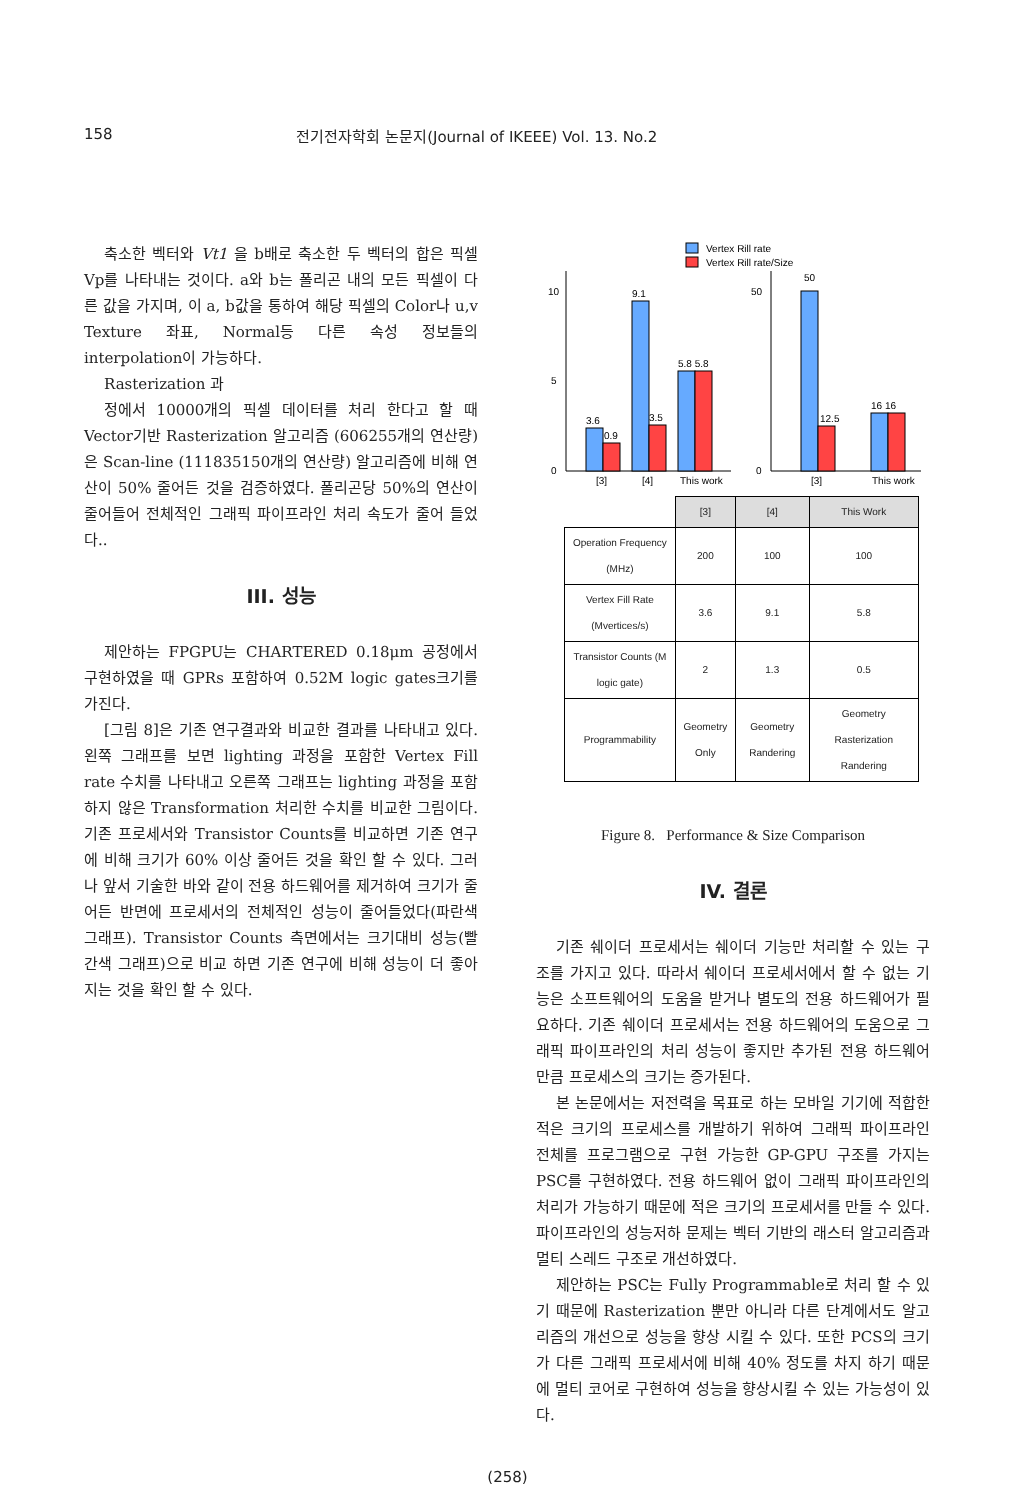158 전기전자학회 논문지(Journal of IKEEE) Vol. 13. No.2
축소한 벡터와 Vt1 을 b배로 축소한 두 벡터의 합은 픽셀 Vp를 나타내는 것이다. a와 b는 폴리곤 내의 모든 픽셀이 다른 값을 가지며, 이 a, b값을 통하여 해당 픽셀의 Color나 u,v Texture 좌표, Normal등 다른 속성 정보들의 interpolation이 가능하다.
Rasterization 과
정에서 10000개의 픽셀 데이터를 처리 한다고 할 때 Vector기반 Rasterization 알고리즘 (606255개의 연산량)은 Scan-line (111835150개의 연산량) 알고리즘에 비해 연산이 50% 줄어든 것을 검증하였다. 폴리곤당 50%의 연산이 줄어들어 전체적인 그래픽 파이프라인 처리 속도가 줄어 들었다..
III. 성능
제안하는 FPGPU는 CHARTERED 0.18μm 공정에서 구현하였을 때 GPRs 포함하여 0.52M logic gates크기를 가진다.
[그림 8]은 기존 연구결과와 비교한 결과를 나타내고 있다. 왼쪽 그래프를 보면 lighting 과정을 포함한 Vertex Fill rate 수치를 나타내고 오른쪽 그래프는 lighting 과정을 포함하지 않은 Transformation 처리한 수치를 비교한 그림이다. 기존 프로세서와 Transistor Counts를 비교하면 기존 연구에 비해 크기가 60% 이상 줄어든 것을 확인 할 수 있다. 그러나 앞서 기술한 바와 같이 전용 하드웨어를 제거하여 크기가 줄어든 반면에 프로세서의 전체적인 성능이 줄어들었다(파란색 그래프). Transistor Counts 측면에서는 크기대비 성능(빨간색 그래프)으로 비교 하면 기존 연구에 비해 성능이 더 좋아지는 것을 확인 할 수 있다.
Vertex Rill rate
Vertex Rill rate/Size
10
5
0
3.6
0.9
9.1
3.5
5.8 5.8
[3]
[4]
This work
50
0
50
12.5
16 16
[3]
This work
| | [3] | [4] | This Work |
| Operation Frequency (MHz) | 200 | 100 | 100 |
| Vertex Fill Rate (Mvertices/s) | 3.6 | 9.1 | 5.8 |
| Transistor Counts (M logic gate) | 2 | 1.3 | 0.5 |
| Programmability | Geometry Only | Geometry Randering | Geometry Rasterization Randering |
Figure 8. Performance & Size Comparison
IV. 결론
기존 쉐이더 프로세서는 쉐이더 기능만 처리할 수 있는 구조를 가지고 있다. 따라서 쉐이더 프로세서에서 할 수 없는 기능은 소프트웨어의 도움을 받거나 별도의 전용 하드웨어가 필요하다. 기존 쉐이더 프로세서는 전용 하드웨어의 도움으로 그래픽 파이프라인의 처리 성능이 좋지만 추가된 전용 하드웨어만큼 프로세스의 크기는 증가된다.
본 논문에서는 저전력을 목표로 하는 모바일 기기에 적합한 적은 크기의 프로세스를 개발하기 위하여 그래픽 파이프라인 전체를 프로그램으로 구현 가능한 GP-GPU 구조를 가지는 PSC를 구현하였다. 전용 하드웨어 없이 그래픽 파이프라인의 처리가 가능하기 때문에 적은 크기의 프로세서를 만들 수 있다. 파이프라인의 성능저하 문제는 벡터 기반의 래스터 알고리즘과 멀티 스레드 구조로 개선하였다.
제안하는 PSC는 Fully Programmable로 처리 할 수 있기 때문에 Rasterization 뿐만 아니라 다른 단계에서도 알고리즘의 개선으로 성능을 향상 시킬 수 있다. 또한 PCS의 크기가 다른 그래픽 프로세서에 비해 40% 정도를 차지 하기 때문에 멀티 코어로 구현하여 성능을 향상시킬 수 있는 가능성이 있다.
(258)